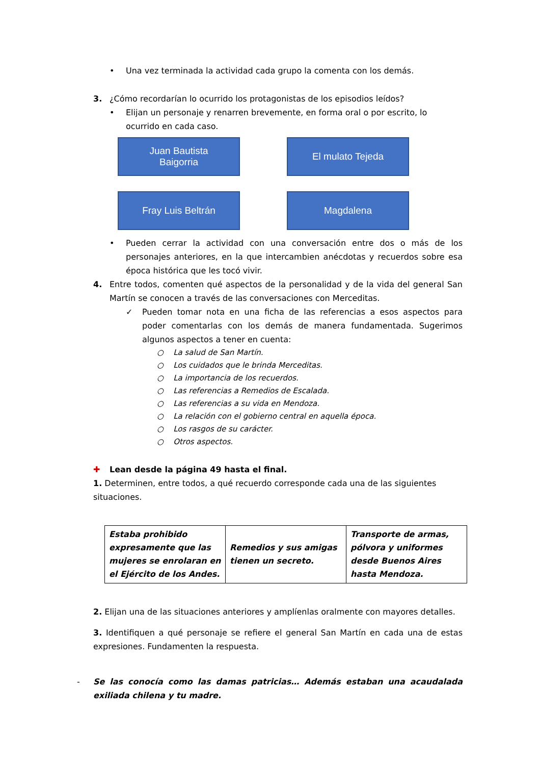• Una vez terminada la actividad cada grupo la comenta con los demás.
3. ¿Cómo recordarían lo ocurrido los protagonistas de los episodios leídos?
• Elijan un personaje y renarren brevemente, en forma oral o por escrito, lo ocurrido en cada caso.
Juan Bautista
Baigorria
El mulato Tejeda
Fray Luis Beltrán
Magdalena
• Pueden cerrar la actividad con una conversación entre dos o más de los personajes anteriores, en la que intercambien anécdotas y recuerdos sobre esa época histórica que les tocó vivir.
4. Entre todos, comenten qué aspectos de la personalidad y de la vida del general San Martín se conocen a través de las conversaciones con Merceditas.
✓ Pueden tomar nota en una ficha de las referencias a esos aspectos para poder comentarlas con los demás de manera fundamentada. Sugerimos algunos aspectos a tener en cuenta:
○ La salud de San Martín.
○ Los cuidados que le brinda Merceditas.
○ La importancia de los recuerdos.
○ Las referencias a Remedios de Escalada.
○ Las referencias a su vida en Mendoza.
○ La relación con el gobierno central en aquella época.
○ Los rasgos de su carácter.
○ Otros aspectos.
✚ Lean desde la página 49 hasta el final.
1. Determinen, entre todos, a qué recuerdo corresponde cada una de las siguientes situaciones.
| Estaba prohibido expresamente que las mujeres se enrolaran en el Ejército de los Andes. | Remedios y sus amigas tienen un secreto. | Transporte de armas, pólvora y uniformes desde Buenos Aires hasta Mendoza. |
2. Elijan una de las situaciones anteriores y amplíenlas oralmente con mayores detalles.
3. Identifiquen a qué personaje se refiere el general San Martín en cada una de estas expresiones. Fundamenten la respuesta.
- Se las conocía como las damas patricias… Además estaban una acaudalada exiliada chilena y tu madre.